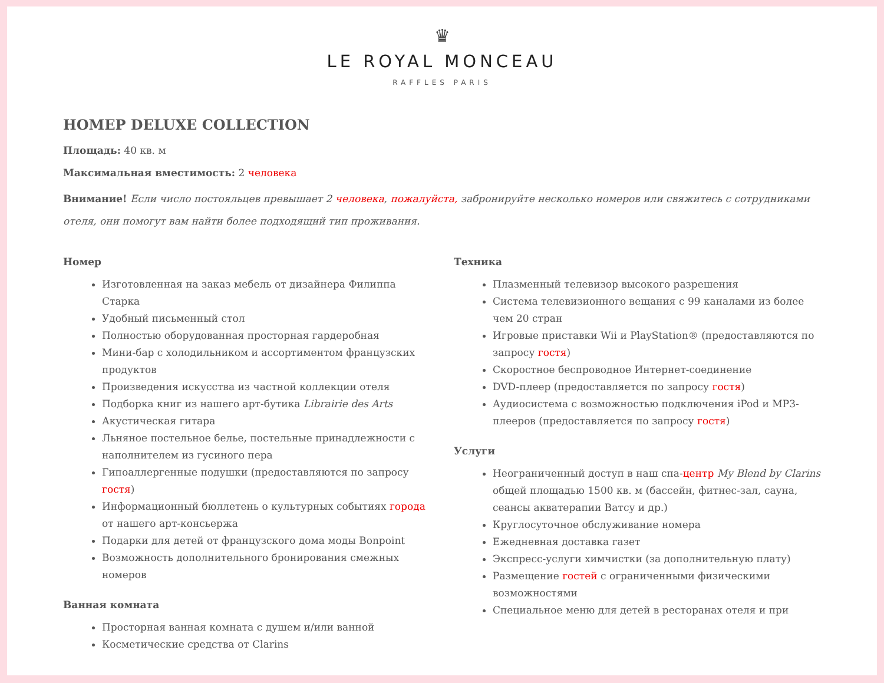♛
LE ROYAL MONCEAU
RAFFLES PARIS
НОМЕР DELUXE COLLECTION
Площадь: 40 кв. м
Максимальная вместимость: 2 человека
Внимание! Если число постояльцев превышает 2 человека, пожалуйста, забронируйте несколько номеров или свяжитесь с сотрудниками отеля, они помогут вам найти более подходящий тип проживания.
Номер
Изготовленная на заказ мебель от дизайнера Филиппа Старка
Удобный письменный стол
Полностью оборудованная просторная гардеробная
Мини-бар с холодильником и ассортиментом французских продуктов
Произведения искусства из частной коллекции отеля
Подборка книг из нашего арт-бутика Librairie des Arts
Акустическая гитара
Льняное постельное белье, постельные принадлежности с наполнителем из гусиного пера
Гипоаллергенные подушки (предоставляются по запросу гостя)
Информационный бюллетень о культурных событиях города от нашего арт-консьержа
Подарки для детей от французского дома моды Bonpoint
Возможность дополнительного бронирования смежных номеров
Ванная комната
Просторная ванная комната с душем и/или ванной
Косметические средства от Clarins
Техника
Плазменный телевизор высокого разрешения
Система телевизионного вещания с 99 каналами из более чем 20 стран
Игровые приставки Wii и PlayStation® (предоставляются по запросу гостя)
Скоростное беспроводное Интернет-соединение
DVD-плеер (предоставляется по запросу гостя)
Аудиосистема с возможностью подключения iPod и MP3-плееров (предоставляется по запросу гостя)
Услуги
Неограниченный доступ в наш спа-центр My Blend by Clarins общей площадью 1500 кв. м (бассейн, фитнес-зал, сауна, сеансы акватерапии Ватсу и др.)
Круглосуточное обслуживание номера
Ежедневная доставка газет
Экспресс-услуги химчистки (за дополнительную плату)
Размещение гостей с ограниченными физическими возможностями
Специальное меню для детей в ресторанах отеля и при